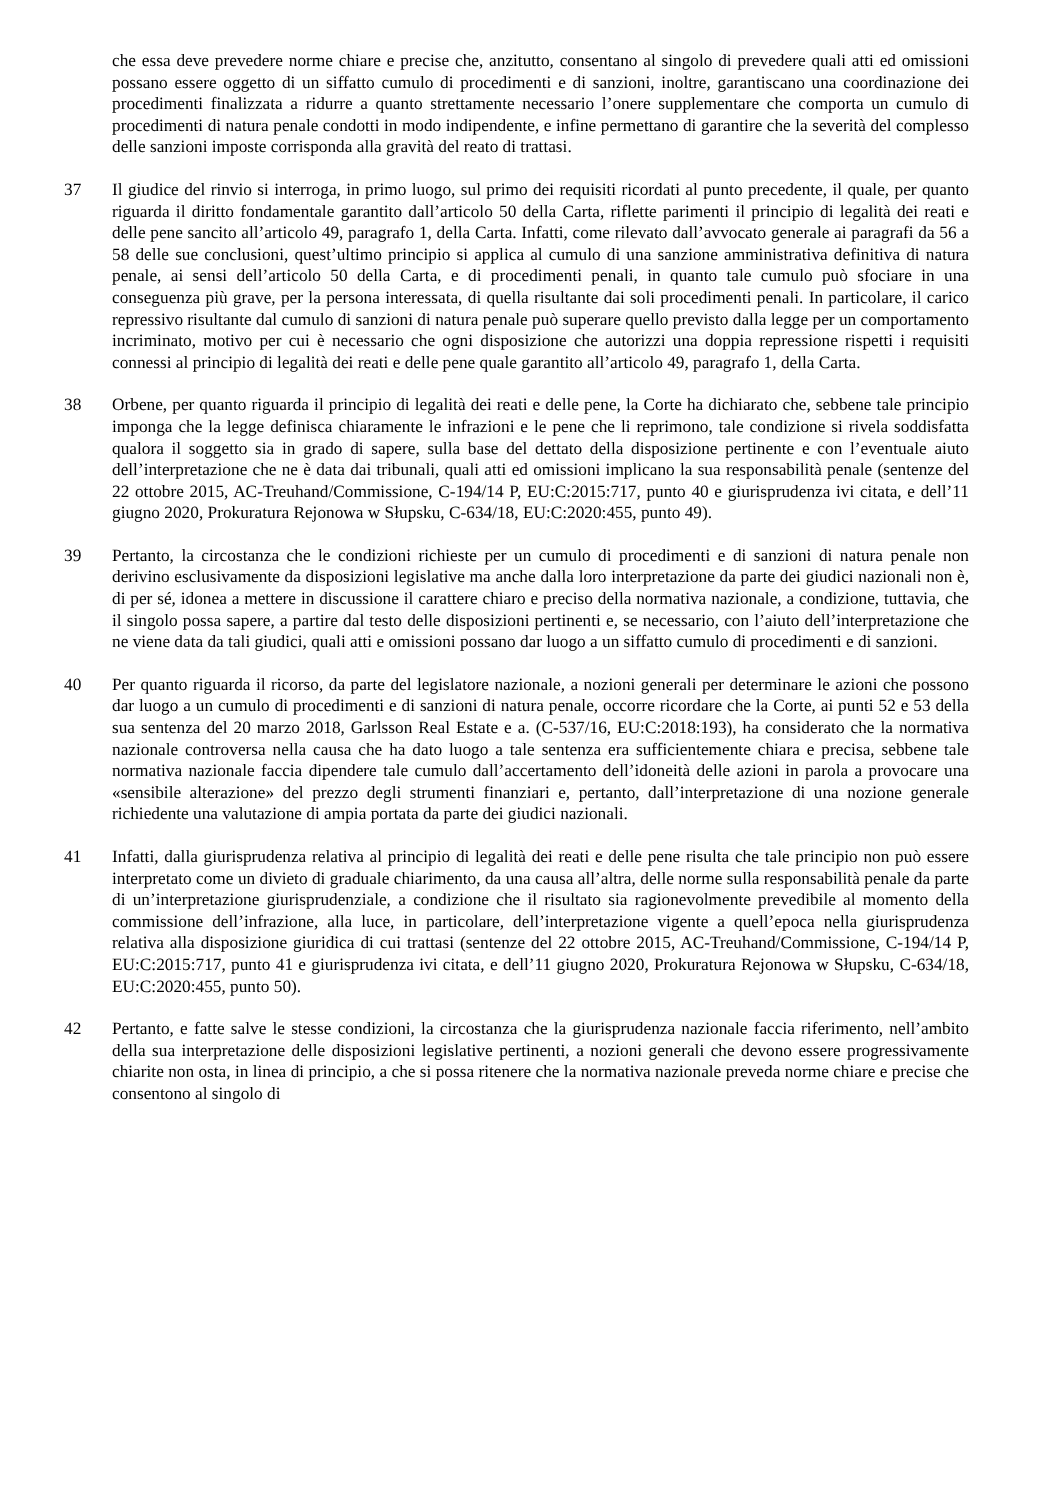che essa deve prevedere norme chiare e precise che, anzitutto, consentano al singolo di prevedere quali atti ed omissioni possano essere oggetto di un siffatto cumulo di procedimenti e di sanzioni, inoltre, garantiscano una coordinazione dei procedimenti finalizzata a ridurre a quanto strettamente necessario l’onere supplementare che comporta un cumulo di procedimenti di natura penale condotti in modo indipendente, e infine permettano di garantire che la severità del complesso delle sanzioni imposte corrisponda alla gravità del reato di trattasi.
37 Il giudice del rinvio si interroga, in primo luogo, sul primo dei requisiti ricordati al punto precedente, il quale, per quanto riguarda il diritto fondamentale garantito dall’articolo 50 della Carta, riflette parimenti il principio di legalità dei reati e delle pene sancito all’articolo 49, paragrafo 1, della Carta. Infatti, come rilevato dall’avvocato generale ai paragrafi da 56 a 58 delle sue conclusioni, quest’ultimo principio si applica al cumulo di una sanzione amministrativa definitiva di natura penale, ai sensi dell’articolo 50 della Carta, e di procedimenti penali, in quanto tale cumulo può sfociare in una conseguenza più grave, per la persona interessata, di quella risultante dai soli procedimenti penali. In particolare, il carico repressivo risultante dal cumulo di sanzioni di natura penale può superare quello previsto dalla legge per un comportamento incriminato, motivo per cui è necessario che ogni disposizione che autorizzi una doppia repressione rispetti i requisiti connessi al principio di legalità dei reati e delle pene quale garantito all’articolo 49, paragrafo 1, della Carta.
38 Orbene, per quanto riguarda il principio di legalità dei reati e delle pene, la Corte ha dichiarato che, sebbene tale principio imponga che la legge definisca chiaramente le infrazioni e le pene che li reprimono, tale condizione si rivela soddisfatta qualora il soggetto sia in grado di sapere, sulla base del dettato della disposizione pertinente e con l’eventuale aiuto dell’interpretazione che ne è data dai tribunali, quali atti ed omissioni implicano la sua responsabilità penale (sentenze del 22 ottobre 2015, AC-Treuhand/Commissione, C‑194/14 P, EU:C:2015:717, punto 40 e giurisprudenza ivi citata, e dell’11 giugno 2020, Prokuratura Rejonowa w Słupsku, C‑634/18, EU:C:2020:455, punto 49).
39 Pertanto, la circostanza che le condizioni richieste per un cumulo di procedimenti e di sanzioni di natura penale non derivino esclusivamente da disposizioni legislative ma anche dalla loro interpretazione da parte dei giudici nazionali non è, di per sé, idonea a mettere in discussione il carattere chiaro e preciso della normativa nazionale, a condizione, tuttavia, che il singolo possa sapere, a partire dal testo delle disposizioni pertinenti e, se necessario, con l’aiuto dell’interpretazione che ne viene data da tali giudici, quali atti e omissioni possano dar luogo a un siffatto cumulo di procedimenti e di sanzioni.
40 Per quanto riguarda il ricorso, da parte del legislatore nazionale, a nozioni generali per determinare le azioni che possono dar luogo a un cumulo di procedimenti e di sanzioni di natura penale, occorre ricordare che la Corte, ai punti 52 e 53 della sua sentenza del 20 marzo 2018, Garlsson Real Estate e a. (C‑537/16, EU:C:2018:193), ha considerato che la normativa nazionale controversa nella causa che ha dato luogo a tale sentenza era sufficientemente chiara e precisa, sebbene tale normativa nazionale faccia dipendere tale cumulo dall’accertamento dell’idoneità delle azioni in parola a provocare una «sensibile alterazione» del prezzo degli strumenti finanziari e, pertanto, dall’interpretazione di una nozione generale richiedente una valutazione di ampia portata da parte dei giudici nazionali.
41 Infatti, dalla giurisprudenza relativa al principio di legalità dei reati e delle pene risulta che tale principio non può essere interpretato come un divieto di graduale chiarimento, da una causa all’altra, delle norme sulla responsabilità penale da parte di un’interpretazione giurisprudenziale, a condizione che il risultato sia ragionevolmente prevedibile al momento della commissione dell’infrazione, alla luce, in particolare, dell’interpretazione vigente a quell’epoca nella giurisprudenza relativa alla disposizione giuridica di cui trattasi (sentenze del 22 ottobre 2015, AC‑Treuhand/Commissione, C‑194/14 P, EU:C:2015:717, punto 41 e giurisprudenza ivi citata, e dell’11 giugno 2020, Prokuratura Rejonowa w Słupsku, C‑634/18, EU:C:2020:455, punto 50).
42 Pertanto, e fatte salve le stesse condizioni, la circostanza che la giurisprudenza nazionale faccia riferimento, nell’ambito della sua interpretazione delle disposizioni legislative pertinenti, a nozioni generali che devono essere progressivamente chiarite non osta, in linea di principio, a che si possa ritenere che la normativa nazionale preveda norme chiare e precise che consentono al singolo di